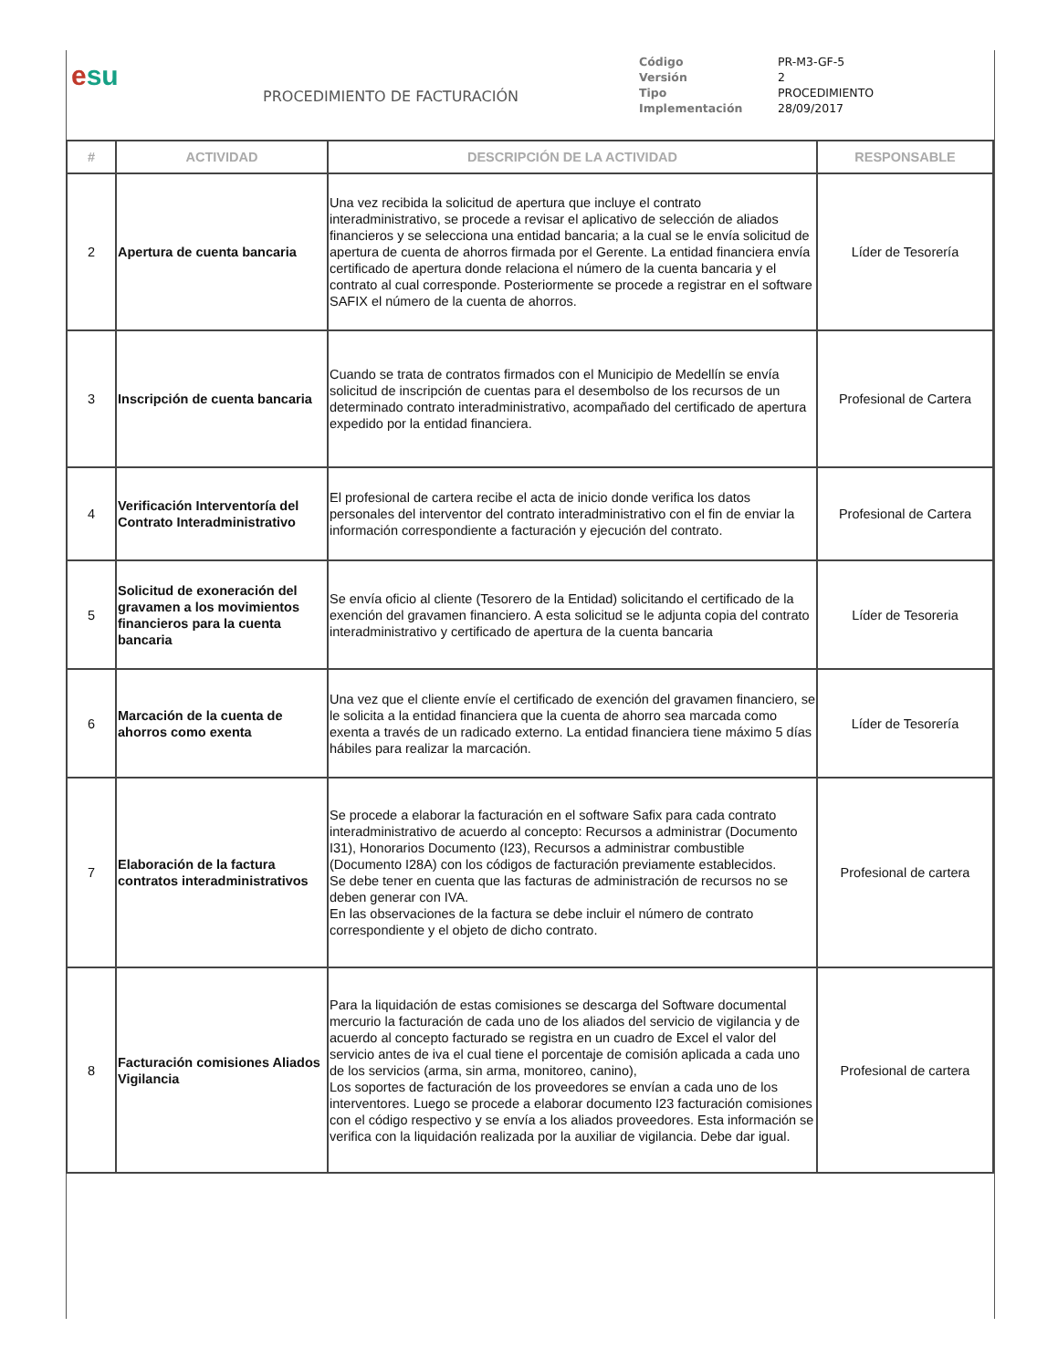esu
PROCEDIMIENTO DE FACTURACIÓN
| Código | PR-M3-GF-5 |
| Versión | 2 |
| Tipo | PROCEDIMIENTO |
| Implementación | 28/09/2017 |
| # | ACTIVIDAD | DESCRIPCIÓN DE LA ACTIVIDAD | RESPONSABLE |
| --- | --- | --- | --- |
| 2 | Apertura de cuenta bancaria | Una vez recibida la solicitud de apertura que incluye el contrato interadministrativo, se procede a revisar el aplicativo de selección de aliados financieros y se selecciona una entidad bancaria; a la cual se le envía solicitud de apertura de cuenta de ahorros firmada por el Gerente. La entidad financiera envía certificado de apertura donde relaciona el número de la cuenta bancaria y el contrato al cual corresponde. Posteriormente se procede a registrar en el software SAFIX el número de la cuenta de ahorros. | Líder de Tesorería |
| 3 | Inscripción de cuenta bancaria | Cuando se trata de contratos firmados con el Municipio de Medellín se envía solicitud de inscripción de cuentas para el desembolso de los recursos de un determinado contrato interadministrativo, acompañado del certificado de apertura expedido por la entidad financiera. | Profesional de Cartera |
| 4 | Verificación Interventoría del Contrato Interadministrativo | El profesional de cartera recibe el acta de inicio donde verifica los datos personales del interventor del contrato interadministrativo con el fin de enviar la información correspondiente a facturación y ejecución del contrato. | Profesional de Cartera |
| 5 | Solicitud de exoneración del gravamen a los movimientos financieros para la cuenta bancaria | Se envía oficio al cliente (Tesorero de la Entidad) solicitando el certificado de la exención del gravamen financiero. A esta solicitud se le adjunta copia del contrato interadministrativo y certificado de apertura de la cuenta bancaria | Líder de Tesoreria |
| 6 | Marcación de la cuenta de ahorros como exenta | Una vez que el cliente envíe el certificado de exención del gravamen financiero, se le solicita a la entidad financiera que la cuenta de ahorro sea marcada como exenta a través de un radicado externo. La entidad financiera tiene máximo 5 días hábiles para realizar la marcación. | Líder de Tesorería |
| 7 | Elaboración de la factura contratos interadministrativos | Se procede a elaborar la facturación en el software Safix para cada contrato interadministrativo de acuerdo al concepto: Recursos a administrar (Documento I31), Honorarios Documento (I23), Recursos a administrar combustible (Documento I28A) con los códigos de facturación previamente establecidos. Se debe tener en cuenta que las facturas de administración de recursos no se deben generar con IVA. En las observaciones de la factura se debe incluir el número de contrato correspondiente y el objeto de dicho contrato. | Profesional de cartera |
| 8 | Facturación comisiones Aliados Vigilancia | Para la liquidación de estas comisiones se descarga del Software documental mercurio la facturación de cada uno de los aliados del servicio de vigilancia y de acuerdo al concepto facturado se registra en un cuadro de Excel el valor del servicio antes de iva el cual tiene el porcentaje de comisión aplicada a cada uno de los servicios (arma, sin arma, monitoreo, canino), Los soportes de facturación de los proveedores se envían a cada uno de los interventores. Luego se procede a elaborar documento I23 facturación comisiones con el código respectivo y se envía a los aliados proveedores. Esta información se verifica con la liquidación realizada por la auxiliar de vigilancia. Debe dar igual. | Profesional de cartera |